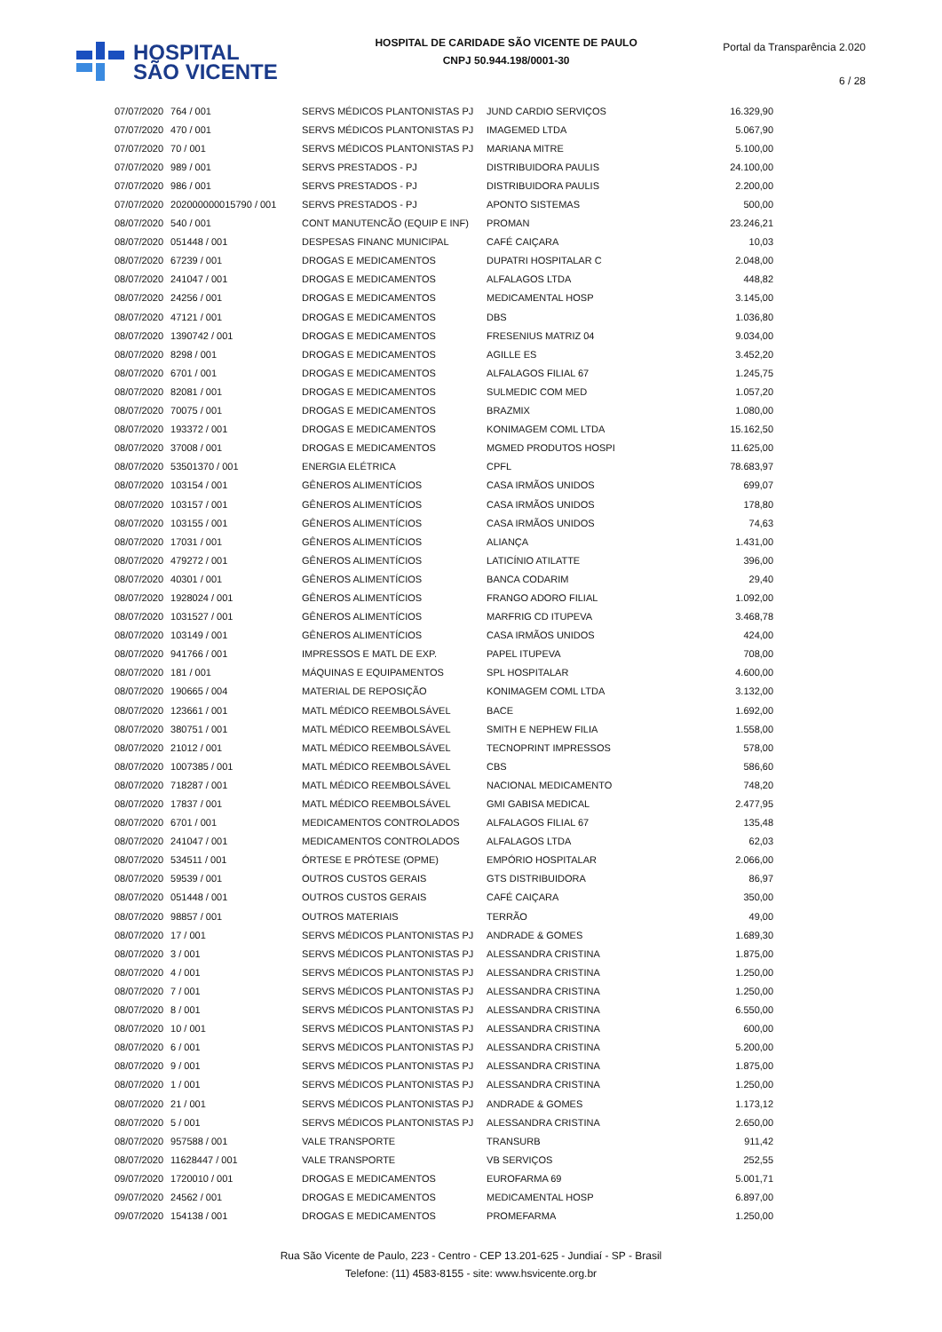HOSPITAL
SÃO VICENTE
HOSPITAL DE CARIDADE SÃO VICENTE DE PAULO
CNPJ 50.944.198/0001-30
Portal da Transparência 2.020
6 / 28
| 07/07/2020 | 764 / 001 | SERVS MÉDICOS PLANTONISTAS PJ | JUND CARDIO SERVIÇOS | 16.329,90 |
| 07/07/2020 | 470 / 001 | SERVS MÉDICOS PLANTONISTAS PJ | IMAGEMED LTDA | 5.067,90 |
| 07/07/2020 | 70 / 001 | SERVS MÉDICOS PLANTONISTAS PJ | MARIANA MITRE | 5.100,00 |
| 07/07/2020 | 989 / 001 | SERVS PRESTADOS - PJ | DISTRIBUIDORA PAULIS | 24.100,00 |
| 07/07/2020 | 986 / 001 | SERVS PRESTADOS - PJ | DISTRIBUIDORA PAULIS | 2.200,00 |
| 07/07/2020 | 202000000015790 / 001 | SERVS PRESTADOS - PJ | APONTO SISTEMAS | 500,00 |
| 08/07/2020 | 540 / 001 | CONT MANUTENCÃO (EQUIP E INF) | PROMAN | 23.246,21 |
| 08/07/2020 | 051448 / 001 | DESPESAS FINANC MUNICIPAL | CAFÉ CAIÇARA | 10,03 |
| 08/07/2020 | 67239 / 001 | DROGAS E MEDICAMENTOS | DUPATRI HOSPITALAR C | 2.048,00 |
| 08/07/2020 | 241047 / 001 | DROGAS E MEDICAMENTOS | ALFALAGOS LTDA | 448,82 |
| 08/07/2020 | 24256 / 001 | DROGAS E MEDICAMENTOS | MEDICAMENTAL HOSP | 3.145,00 |
| 08/07/2020 | 47121 / 001 | DROGAS E MEDICAMENTOS | DBS | 1.036,80 |
| 08/07/2020 | 1390742 / 001 | DROGAS E MEDICAMENTOS | FRESENIUS MATRIZ 04 | 9.034,00 |
| 08/07/2020 | 8298 / 001 | DROGAS E MEDICAMENTOS | AGILLE ES | 3.452,20 |
| 08/07/2020 | 6701 / 001 | DROGAS E MEDICAMENTOS | ALFALAGOS FILIAL 67 | 1.245,75 |
| 08/07/2020 | 82081 / 001 | DROGAS E MEDICAMENTOS | SULMEDIC COM MED | 1.057,20 |
| 08/07/2020 | 70075 / 001 | DROGAS E MEDICAMENTOS | BRAZMIX | 1.080,00 |
| 08/07/2020 | 193372 / 001 | DROGAS E MEDICAMENTOS | KONIMAGEM COML LTDA | 15.162,50 |
| 08/07/2020 | 37008 / 001 | DROGAS E MEDICAMENTOS | MGMED PRODUTOS HOSPI | 11.625,00 |
| 08/07/2020 | 53501370 / 001 | ENERGIA ELÉTRICA | CPFL | 78.683,97 |
| 08/07/2020 | 103154 / 001 | GÊNEROS ALIMENTÍCIOS | CASA IRMÃOS UNIDOS | 699,07 |
| 08/07/2020 | 103157 / 001 | GÊNEROS ALIMENTÍCIOS | CASA IRMÃOS UNIDOS | 178,80 |
| 08/07/2020 | 103155 / 001 | GÊNEROS ALIMENTÍCIOS | CASA IRMÃOS UNIDOS | 74,63 |
| 08/07/2020 | 17031 / 001 | GÊNEROS ALIMENTÍCIOS | ALIANÇA | 1.431,00 |
| 08/07/2020 | 479272 / 001 | GÊNEROS ALIMENTÍCIOS | LATICÍNIO ATILATTE | 396,00 |
| 08/07/2020 | 40301 / 001 | GÊNEROS ALIMENTÍCIOS | BANCA CODARIM | 29,40 |
| 08/07/2020 | 1928024 / 001 | GÊNEROS ALIMENTÍCIOS | FRANGO ADORO FILIAL | 1.092,00 |
| 08/07/2020 | 1031527 / 001 | GÊNEROS ALIMENTÍCIOS | MARFRIG CD ITUPEVA | 3.468,78 |
| 08/07/2020 | 103149 / 001 | GÊNEROS ALIMENTÍCIOS | CASA IRMÃOS UNIDOS | 424,00 |
| 08/07/2020 | 941766 / 001 | IMPRESSOS E MATL DE EXP. | PAPEL ITUPEVA | 708,00 |
| 08/07/2020 | 181 / 001 | MÁQUINAS E EQUIPAMENTOS | SPL HOSPITALAR | 4.600,00 |
| 08/07/2020 | 190665 / 004 | MATERIAL DE REPOSIÇÃO | KONIMAGEM COML LTDA | 3.132,00 |
| 08/07/2020 | 123661 / 001 | MATL MÉDICO REEMBOLSÁVEL | BACE | 1.692,00 |
| 08/07/2020 | 380751 / 001 | MATL MÉDICO REEMBOLSÁVEL | SMITH E NEPHEW FILIA | 1.558,00 |
| 08/07/2020 | 21012 / 001 | MATL MÉDICO REEMBOLSÁVEL | TECNOPRINT IMPRESSOS | 578,00 |
| 08/07/2020 | 1007385 / 001 | MATL MÉDICO REEMBOLSÁVEL | CBS | 586,60 |
| 08/07/2020 | 718287 / 001 | MATL MÉDICO REEMBOLSÁVEL | NACIONAL MEDICAMENTO | 748,20 |
| 08/07/2020 | 17837 / 001 | MATL MÉDICO REEMBOLSÁVEL | GMI GABISA MEDICAL | 2.477,95 |
| 08/07/2020 | 6701 / 001 | MEDICAMENTOS CONTROLADOS | ALFALAGOS FILIAL 67 | 135,48 |
| 08/07/2020 | 241047 / 001 | MEDICAMENTOS CONTROLADOS | ALFALAGOS LTDA | 62,03 |
| 08/07/2020 | 534511 / 001 | ÓRTESE E PRÓTESE (OPME) | EMPÓRIO HOSPITALAR | 2.066,00 |
| 08/07/2020 | 59539 / 001 | OUTROS CUSTOS GERAIS | GTS DISTRIBUIDORA | 86,97 |
| 08/07/2020 | 051448 / 001 | OUTROS CUSTOS GERAIS | CAFÉ CAIÇARA | 350,00 |
| 08/07/2020 | 98857 / 001 | OUTROS MATERIAIS | TERRÃO | 49,00 |
| 08/07/2020 | 17 / 001 | SERVS MÉDICOS PLANTONISTAS PJ | ANDRADE & GOMES | 1.689,30 |
| 08/07/2020 | 3 / 001 | SERVS MÉDICOS PLANTONISTAS PJ | ALESSANDRA CRISTINA | 1.875,00 |
| 08/07/2020 | 4 / 001 | SERVS MÉDICOS PLANTONISTAS PJ | ALESSANDRA CRISTINA | 1.250,00 |
| 08/07/2020 | 7 / 001 | SERVS MÉDICOS PLANTONISTAS PJ | ALESSANDRA CRISTINA | 1.250,00 |
| 08/07/2020 | 8 / 001 | SERVS MÉDICOS PLANTONISTAS PJ | ALESSANDRA CRISTINA | 6.550,00 |
| 08/07/2020 | 10 / 001 | SERVS MÉDICOS PLANTONISTAS PJ | ALESSANDRA CRISTINA | 600,00 |
| 08/07/2020 | 6 / 001 | SERVS MÉDICOS PLANTONISTAS PJ | ALESSANDRA CRISTINA | 5.200,00 |
| 08/07/2020 | 9 / 001 | SERVS MÉDICOS PLANTONISTAS PJ | ALESSANDRA CRISTINA | 1.875,00 |
| 08/07/2020 | 1 / 001 | SERVS MÉDICOS PLANTONISTAS PJ | ALESSANDRA CRISTINA | 1.250,00 |
| 08/07/2020 | 21 / 001 | SERVS MÉDICOS PLANTONISTAS PJ | ANDRADE & GOMES | 1.173,12 |
| 08/07/2020 | 5 / 001 | SERVS MÉDICOS PLANTONISTAS PJ | ALESSANDRA CRISTINA | 2.650,00 |
| 08/07/2020 | 957588 / 001 | VALE TRANSPORTE | TRANSURB | 911,42 |
| 08/07/2020 | 11628447 / 001 | VALE TRANSPORTE | VB SERVIÇOS | 252,55 |
| 09/07/2020 | 1720010 / 001 | DROGAS E MEDICAMENTOS | EUROFARMA 69 | 5.001,71 |
| 09/07/2020 | 24562 / 001 | DROGAS E MEDICAMENTOS | MEDICAMENTAL HOSP | 6.897,00 |
| 09/07/2020 | 154138 / 001 | DROGAS E MEDICAMENTOS | PROMEFARMA | 1.250,00 |
Rua São Vicente de Paulo, 223 - Centro - CEP 13.201-625 - Jundiaí - SP - Brasil
Telefone: (11) 4583-8155 - site: www.hsvicente.org.br